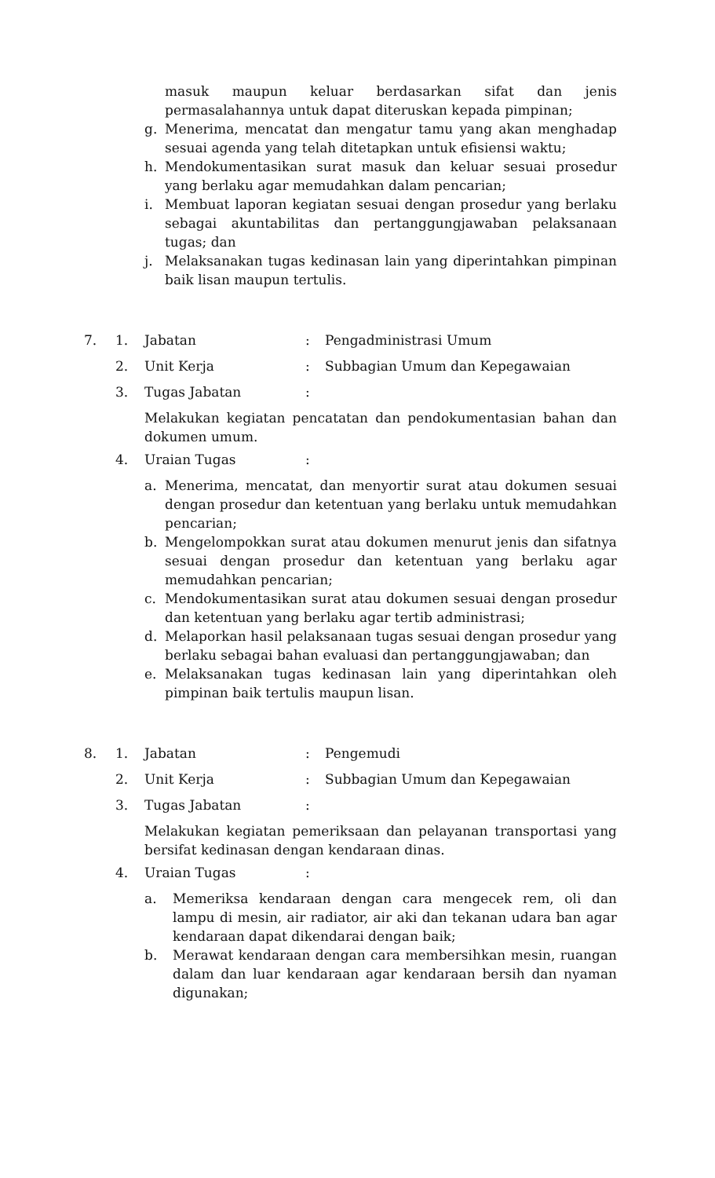masuk maupun keluar berdasarkan sifat dan jenis permasalahannya untuk dapat diteruskan kepada pimpinan;
g. Menerima, mencatat dan mengatur tamu yang akan menghadap sesuai agenda yang telah ditetapkan untuk efisiensi waktu;
h. Mendokumentasikan surat masuk dan keluar sesuai prosedur yang berlaku agar memudahkan dalam pencarian;
i. Membuat laporan kegiatan sesuai dengan prosedur yang berlaku sebagai akuntabilitas dan pertanggungjawaban pelaksanaan tugas; dan
j. Melaksanakan tugas kedinasan lain yang diperintahkan pimpinan baik lisan maupun tertulis.
7. 1. Jabatan: Pengadministrasi Umum
2. Unit Kerja: Subbagian Umum dan Kepegawaian
3. Tugas Jabatan:
Melakukan kegiatan pencatatan dan pendokumentasian bahan dan dokumen umum.
4. Uraian Tugas:
a. Menerima, mencatat, dan menyortir surat atau dokumen sesuai dengan prosedur dan ketentuan yang berlaku untuk memudahkan pencarian;
b. Mengelompokkan surat atau dokumen menurut jenis dan sifatnya sesuai dengan prosedur dan ketentuan yang berlaku agar memudahkan pencarian;
c. Mendokumentasikan surat atau dokumen sesuai dengan prosedur dan ketentuan yang berlaku agar tertib administrasi;
d. Melaporkan hasil pelaksanaan tugas sesuai dengan prosedur yang berlaku sebagai bahan evaluasi dan pertanggungjawaban; dan
e. Melaksanakan tugas kedinasan lain yang diperintahkan oleh pimpinan baik tertulis maupun lisan.
8. 1. Jabatan: Pengemudi
2. Unit Kerja: Subbagian Umum dan Kepegawaian
3. Tugas Jabatan:
Melakukan kegiatan pemeriksaan dan pelayanan transportasi yang bersifat kedinasan dengan kendaraan dinas.
4. Uraian Tugas:
a. Memeriksa kendaraan dengan cara mengecek rem, oli dan lampu di mesin, air radiator, air aki dan tekanan udara ban agar kendaraan dapat dikendarai dengan baik;
b. Merawat kendaraan dengan cara membersihkan mesin, ruangan dalam dan luar kendaraan agar kendaraan bersih dan nyaman digunakan;